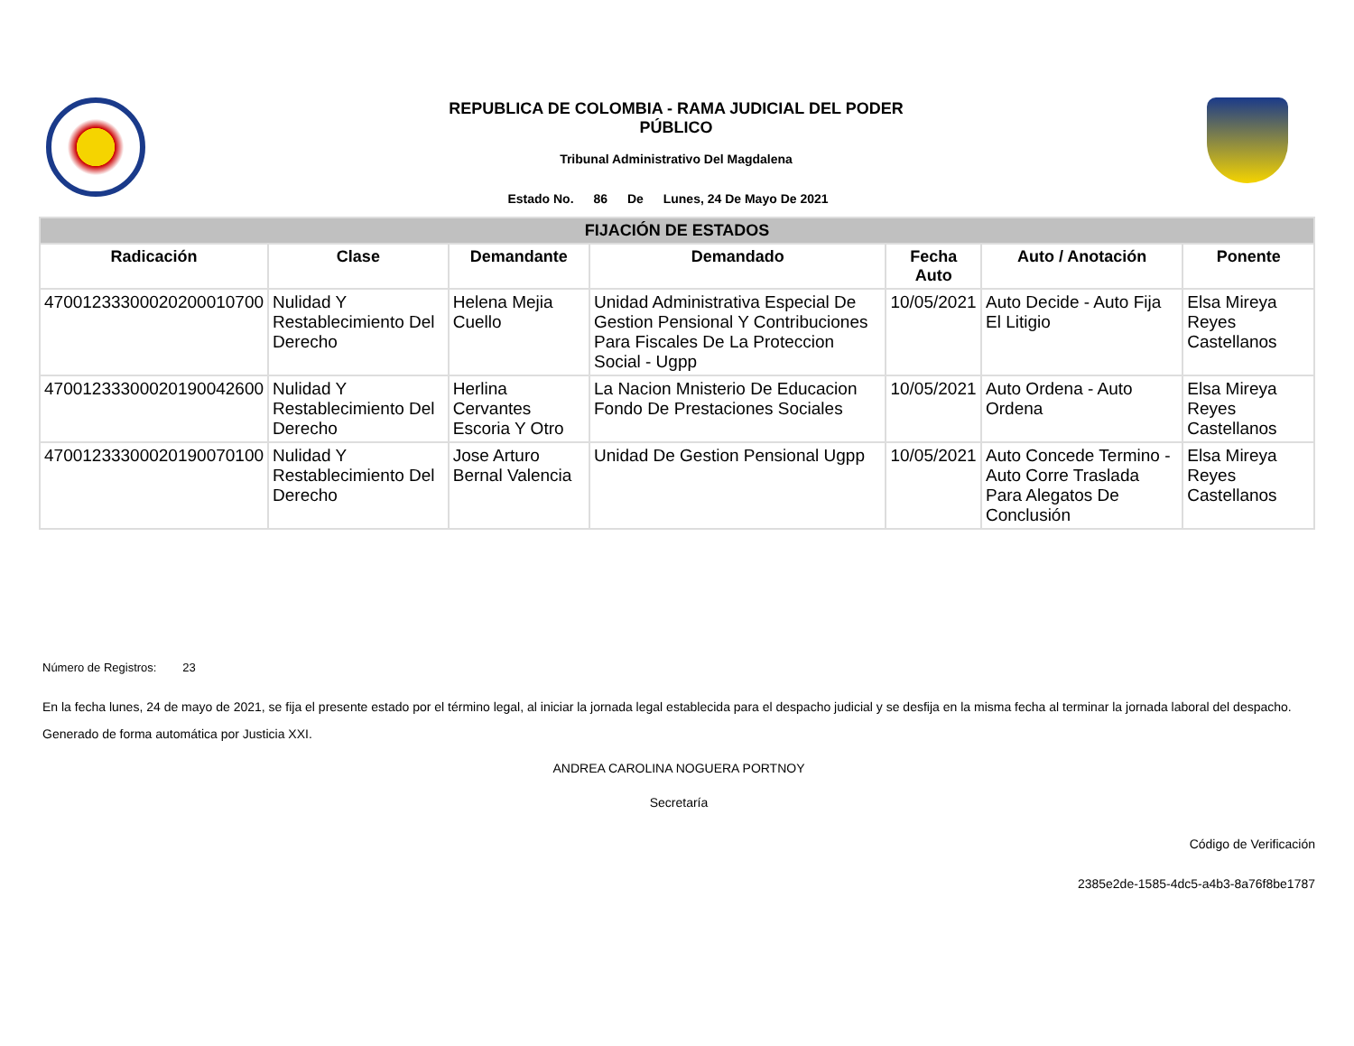REPUBLICA DE COLOMBIA - RAMA JUDICIAL DEL PODER PÚBLICO
Tribunal Administrativo Del Magdalena
Estado No. 86 De Lunes, 24 De Mayo De 2021
| FIJACIÓN DE ESTADOS | | | | | | |
| --- | --- | --- | --- | --- | --- | --- |
| Radicación | Clase | Demandante | Demandado | Fecha Auto | Auto / Anotación | Ponente |
| 47001233300020200010700 | Nulidad Y Restablecimiento Del Derecho | Helena Mejia Cuello | Unidad Administrativa Especial De Gestion Pensional Y Contribuciones Para Fiscales De La Proteccion Social - Ugpp | 10/05/2021 | Auto Decide - Auto Fija El Litigio | Elsa Mireya Reyes Castellanos |
| 47001233300020190042600 | Nulidad Y Restablecimiento Del Derecho | Herlina Cervantes Escoria Y Otro | La Nacion Mnisterio De Educacion Fondo De Prestaciones Sociales | 10/05/2021 | Auto Ordena - Auto Ordena | Elsa Mireya Reyes Castellanos |
| 47001233300020190070100 | Nulidad Y Restablecimiento Del Derecho | Jose Arturo Bernal Valencia | Unidad De Gestion Pensional Ugpp | 10/05/2021 | Auto Concede Termino - Auto Corre Traslada Para Alegatos De Conclusión | Elsa Mireya Reyes Castellanos |
Número de Registros: 23
En la fecha lunes, 24 de mayo de 2021, se fija el presente estado por el término legal, al iniciar la jornada legal establecida para el despacho judicial y se desfija en la misma fecha al terminar la jornada laboral del despacho.
Generado de forma automática por Justicia XXI.
ANDREA CAROLINA NOGUERA PORTNOY
Secretaría
Código de Verificación
2385e2de-1585-4dc5-a4b3-8a76f8be1787